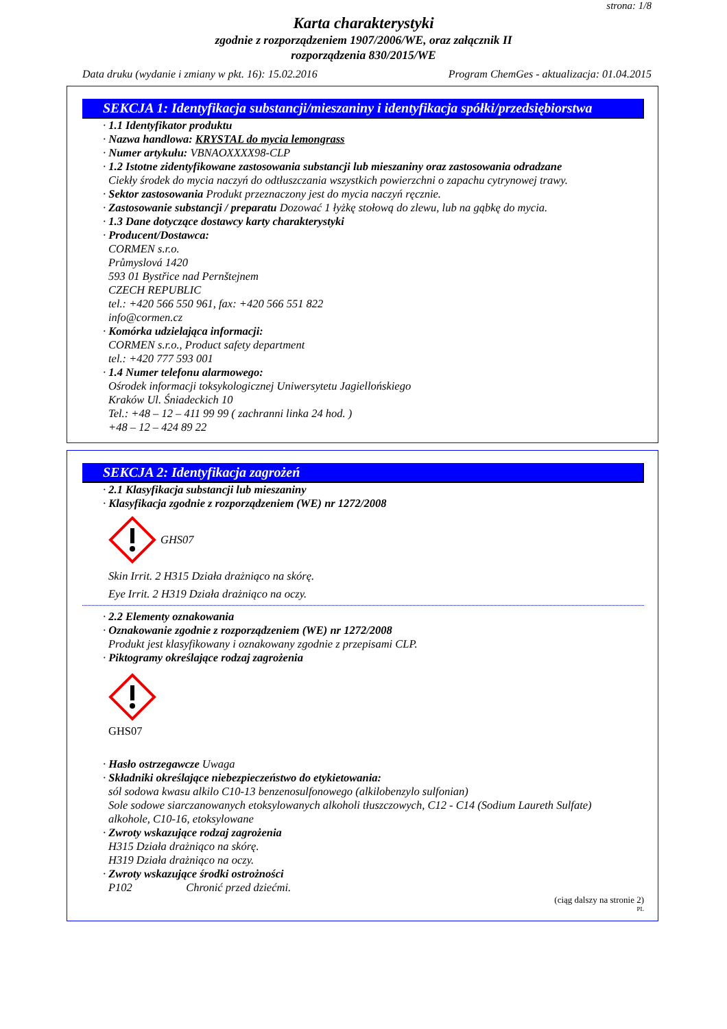strona: 1/8
Karta charakterystyki
zgodnie z rozporządzeniem 1907/2006/WE, oraz załącznik II
rozporządzenia 830/2015/WE
Data druku (wydanie i zmiany w pkt. 16): 15.02.2016 Program ChemGes - aktualizacja: 01.04.2015
SEKCJA 1: Identyfikacja substancji/mieszaniny i identyfikacja spółki/przedsiębiorstwa
· 1.1 Identyfikator produktu
· Nazwa handlowa: KRYSTAL do mycia lemongrass
· Numer artykułu: VBNAOXXXX98-CLP
· 1.2 Istotne zidentyfikowane zastosowania substancji lub mieszaniny oraz zastosowania odradzane
Ciekły środek do mycia naczyń do odtłuszczania wszystkich powierzchni o zapachu cytrynowej trawy.
· Sektor zastosowania Produkt przeznaczony jest do mycia naczyń ręcznie.
· Zastosowanie substancji / preparatu Dozować 1 łyżkę stołową do zlewu, lub na gąbkę do mycia.
· 1.3 Dane dotyczące dostawcy karty charakterystyki
· Producent/Dostawca:
CORMEN s.r.o.
Průmyslová 1420
593 01 Bystřice nad Pernštejnem
CZECH REPUBLIC
tel.: +420 566 550 961, fax: +420 566 551 822
info@cormen.cz
· Komórka udzielająca informacji:
CORMEN s.r.o., Product safety department
tel.: +420 777 593 001
· 1.4 Numer telefonu alarmowego:
Ośrodek informacji toksykologicznej Uniwersytetu Jagiellońskiego
Kraków Ul. Śniadeckich 10
Tel.: +48 – 12 – 411 99 99 ( zachranni linka 24 hod. )
+48 – 12 – 424 89 22
SEKCJA 2: Identyfikacja zagrożeń
· 2.1 Klasyfikacja substancji lub mieszaniny
· Klasyfikacja zgodnie z rozporządzeniem (WE) nr 1272/2008
GHS07
Skin Irrit. 2 H315 Działa drażniąco na skórę.
Eye Irrit. 2 H319 Działa drażniąco na oczy.
· 2.2 Elementy oznakowania
· Oznakowanie zgodnie z rozporządzeniem (WE) nr 1272/2008
Produkt jest klasyfikowany i oznakowany zgodnie z przepisami CLP.
· Piktogramy określające rodzaj zagrożenia
GHS07
· Hasło ostrzegawcze Uwaga
· Składniki określające niebezpieczeństwo do etykietowania:
sól sodowa kwasu alkilo C10-13 benzenosulfonowego (alkilobenzylo sulfonian)
Sole sodowe siarczanowanych etoksylowanych alkoholi tłuszczowych, C12 - C14 (Sodium Laureth Sulfate)
alkohole, C10-16, etoksylowane
· Zwroty wskazujące rodzaj zagrożenia
H315 Działa drażniąco na skórę.
H319 Działa drażniąco na oczy.
· Zwroty wskazujące środki ostrożności
P102 Chronić przed dziećmi.
(ciąg dalszy na stronie 2)
PL